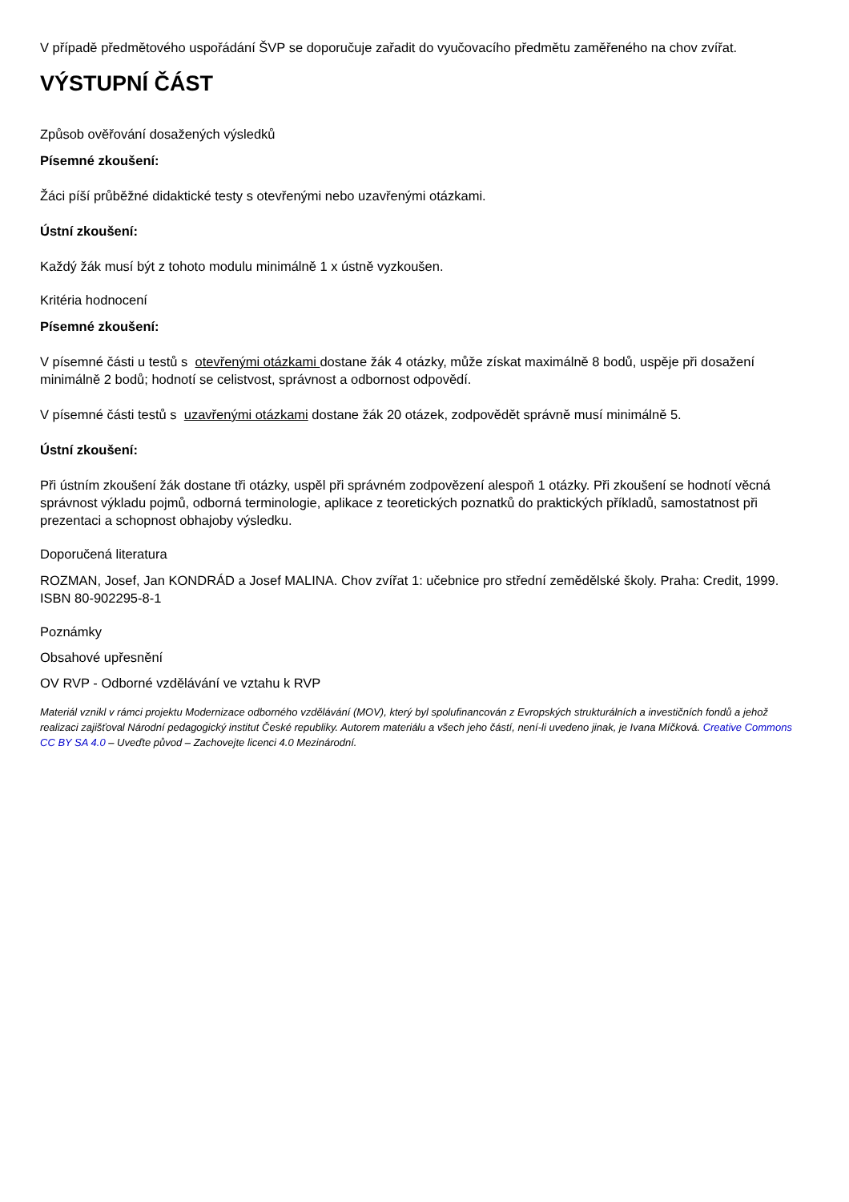V případě předmětového uspořádání ŠVP se doporučuje zařadit do vyučovacího předmětu zaměřeného na chov zvířat.
VÝSTUPNÍ ČÁST
Způsob ověřování dosažených výsledků
Písemné zkoušení:
Žáci píší průběžné didaktické testy s otevřenými nebo uzavřenými otázkami.
Ústní zkoušení:
Každý žák musí být z tohoto modulu minimálně 1 x ústně vyzkoušen.
Kritéria hodnocení
Písemné zkoušení:
V písemné části u testů s otevřenými otázkami dostane žák 4 otázky, může získat maximálně 8 bodů, uspěje při dosažení minimálně 2 bodů; hodnotí se celistvost, správnost a odbornost odpovědí.
V písemné části testů s uzavřenými otázkami dostane žák 20 otázek, zodpovědět správně musí minimálně 5.
Ústní zkoušení:
Při ústním zkoušení žák dostane tři otázky, uspěl při správném zodpovězení alespoň 1 otázky. Při zkoušení se hodnotí věcná správnost výkladu pojmů, odborná terminologie, aplikace z teoretických poznatků do praktických příkladů, samostatnost při prezentaci a schopnost obhajoby výsledku.
Doporučená literatura
ROZMAN, Josef, Jan KONDRÁD a Josef MALINA. Chov zvířat 1: učebnice pro střední zemědělské školy. Praha: Credit, 1999. ISBN 80-902295-8-1
Poznámky
Obsahové upřesnění
OV RVP - Odborné vzdělávání ve vztahu k RVP
Materiál vznikl v rámci projektu Modernizace odborného vzdělávání (MOV), který byl spolufinancován z Evropských strukturálních a investičních fondů a jehož realizaci zajišťoval Národní pedagogický institut České republiky. Autorem materiálu a všech jeho částí, není-li uvedeno jinak, je Ivana Míčková. Creative Commons CC BY SA 4.0 – Uveďte původ – Zachovejte licenci 4.0 Mezinárodní.